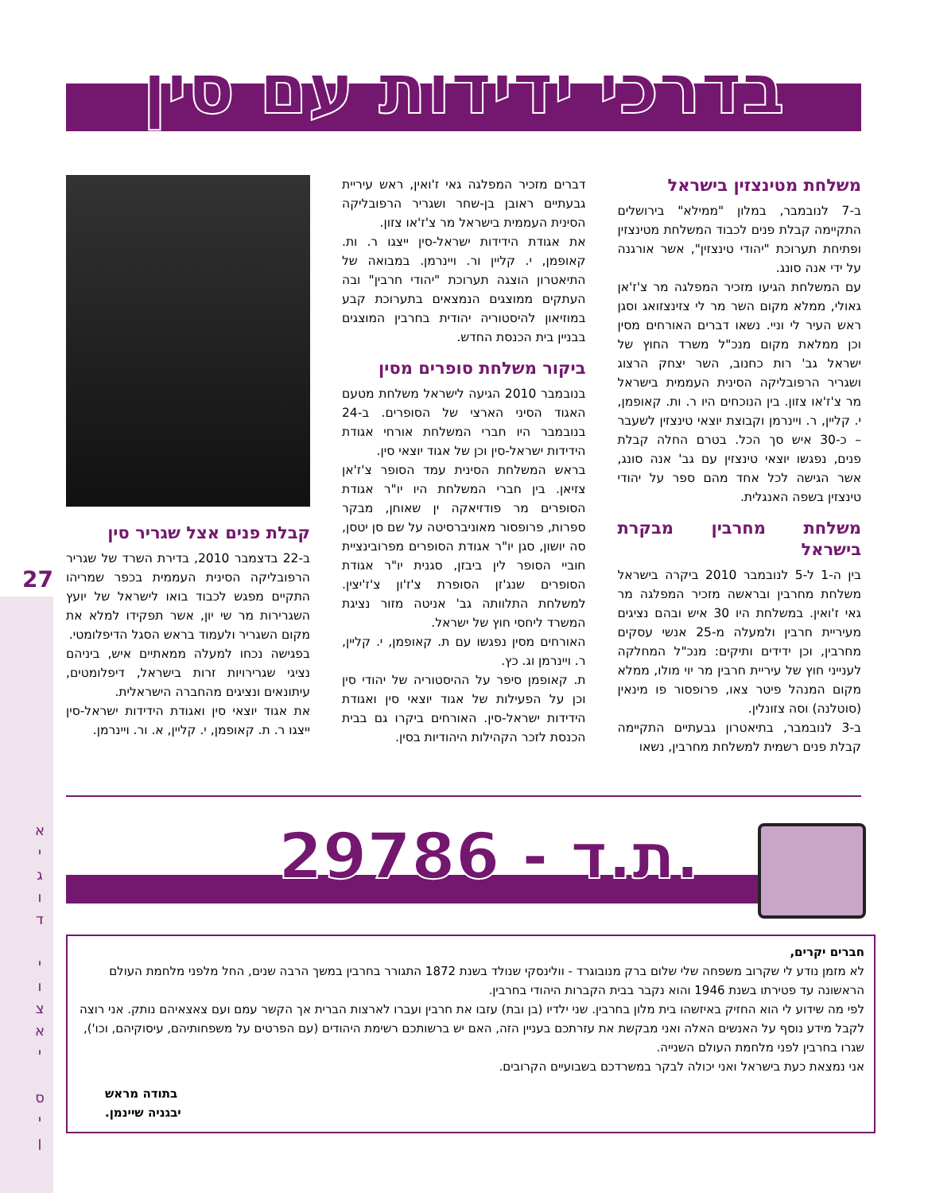27
א
י
ג
ו
ד
י
ו
צ
א
י
ס
י
ן
בדרכי ידידות עם סין
משלחת מטינצזין בישראל
ב-7 לנובמבר, במלון "ממילא" בירושלים התקיימה קבלת פנים לכבוד המשלחת מטינצזין ופתיחת תערוכת "יהודי טינצזין", אשר אורגנה על ידי אנה סונג.
עם המשלחת הגיעו מזכיר המפלגה מר צ'ז'אן גאולי, ממלא מקום השר מר לי צזינצזואג וסגן ראש העיר לי וניי. נשאו דברים האורחים מסין וכן ממלאת מקום מנכ"ל משרד החוץ של ישראל גב' רות כחנוב, השר יצחק הרצוג ושגריר הרפובליקה הסינית העממית בישראל מר צ'ז'או צזון. בין הנוכחים היו ר. ות. קאופמן, י. קליין, ר. ויינרמן וקבוצת יוצאי טינצזין לשעבר – כ-30 איש סך הכל. בטרם החלה קבלת פנים, נפגשו יוצאי טינצזין עם גב' אנה סונג, אשר הגישה לכל אחד מהם ספר על יהודי טינצזין בשפה האנגלית.
משלחת מחרבין מבקרת בישראל
בין ה-1 ל-5 לנובמבר 2010 ביקרה בישראל משלחת מחרבין ובראשה מזכיר המפלגה מר גאי ז'ואין. במשלחת היו 30 איש ובהם נציגים מעיריית חרבין ולמעלה מ-25 אנשי עסקים מחרבין, וכן ידידים ותיקים: מנכ"ל המחלקה לענייני חוץ של עיריית חרבין מר יוי מולו, ממלא מקום המנהל פיטר צאו, פרופסור פו מינאין (סוטלנה) וסה צזונלין.
ב-3 לנובמבר, בתיאטרון גבעתיים התקיימה קבלת פנים רשמית למשלחת מחרבין, נשאו
דברים מזכיר המפלגה גאי ז'ואין, ראש עיריית גבעתיים ראובן בן-שחר ושגריר הרפובליקה הסינית העממית בישראל מר צ'ז'או צזון.
את אגודת הידידות ישראל-סין ייצגו ר. ות. קאופמן, י. קליין ור. ויינרמן. במבואה של התיאטרון הוצגה תערוכת "יהודי חרבין" ובה העתקים ממוצגים הנמצאים בתערוכת קבע במוזיאון להיסטוריה יהודית בחרבין המוצגים בבניין בית הכנסת החדש.
ביקור משלחת סופרים מסין
בנובמבר 2010 הגיעה לישראל משלחת מטעם האגוד הסיני הארצי של הסופרים. ב-24 בנובמבר היו חברי המשלחת אורחי אגודת הידידות ישראל-סין וכן של אגוד יוצאי סין.
בראש המשלחת הסינית עמד הסופר צ'ז'אן צזיאן. בין חברי המשלחת היו יו"ר אגודת הסופרים מר פודזיאקה ין שאוחן, מבקר ספרות, פרופסור מאוניברסיטה על שם סן יטסן, סה יושון, סגן יו"ר אגודת הסופרים מפרובינציית חוביי הסופר לין ביבזן, סגנית יו"ר אגודת הסופרים שנג'זן הסופרת צ'ז'ון צ'ז'יצין. למשלחת התלוותה גב' אניטה מזור נציגת המשרד ליחסי חוץ של ישראל.
האורחים מסין נפגשו עם ת. קאופמן, י. קליין, ר. ויינרמן וג. כץ.
ת. קאופמן סיפר על ההיסטוריה של יהודי סין וכן על הפעילות של אגוד יוצאי סין ואגודת הידידות ישראל-סין. האורחים ביקרו גם בבית הכנסת לזכר הקהילות היהודיות בסין.
קבלת פנים אצל שגריר סין
ב-22 בדצמבר 2010, בדירת השרד של שגריר הרפובליקה הסינית העממית בכפר שמריהו התקיים מפגש לכבוד בואו לישראל של יועץ השגרירות מר שי יון, אשר תפקידו למלא את מקום השגריר ולעמוד בראש הסגל הדיפלומטי.
בפגישה נכחו למעלה ממאתיים איש, ביניהם נציגי שגרירויות זרות בישראל, דיפלומטים, עיתונאים ונציגים מהחברה הישראלית.
את אגוד יוצאי סין ואגודת הידידות ישראל-סין ייצגו ר. ת. קאופמן, י. קליין, א. ור. ויינרמן.
29786 - ת.ד.
חברים יקרים,
לא מזמן נודע לי שקרוב משפחה שלי שלום ברק מנובוגרד - וולינסקי שנולד בשנת 1872 התגורר בחרבין במשך הרבה שנים, החל מלפני מלחמת העולם הראשונה עד פטירתו בשנת 1946 והוא נקבר בבית הקברות היהודי בחרבין.
לפי מה שידוע לי הוא החזיק באיזשהו בית מלון בחרבין. שני ילדיו (בן ובת) עזבו את חרבין ועברו לארצות הברית אך הקשר עמם ועם צאצאיהם נותק. אני רוצה לקבל מידע נוסף על האנשים האלה ואני מבקשת את עזרתכם בעניין הזה, האם יש ברשותכם רשימת היהודים (עם הפרטים על משפחותיהם, עיסוקיהם, וכו'), שגרו בחרבין לפני מלחמת העולם השנייה.
אני נמצאת כעת בישראל ואני יכולה לבקר במשרדכם בשבועיים הקרובים.
בתודה מראש
יבגניה שיינמן.